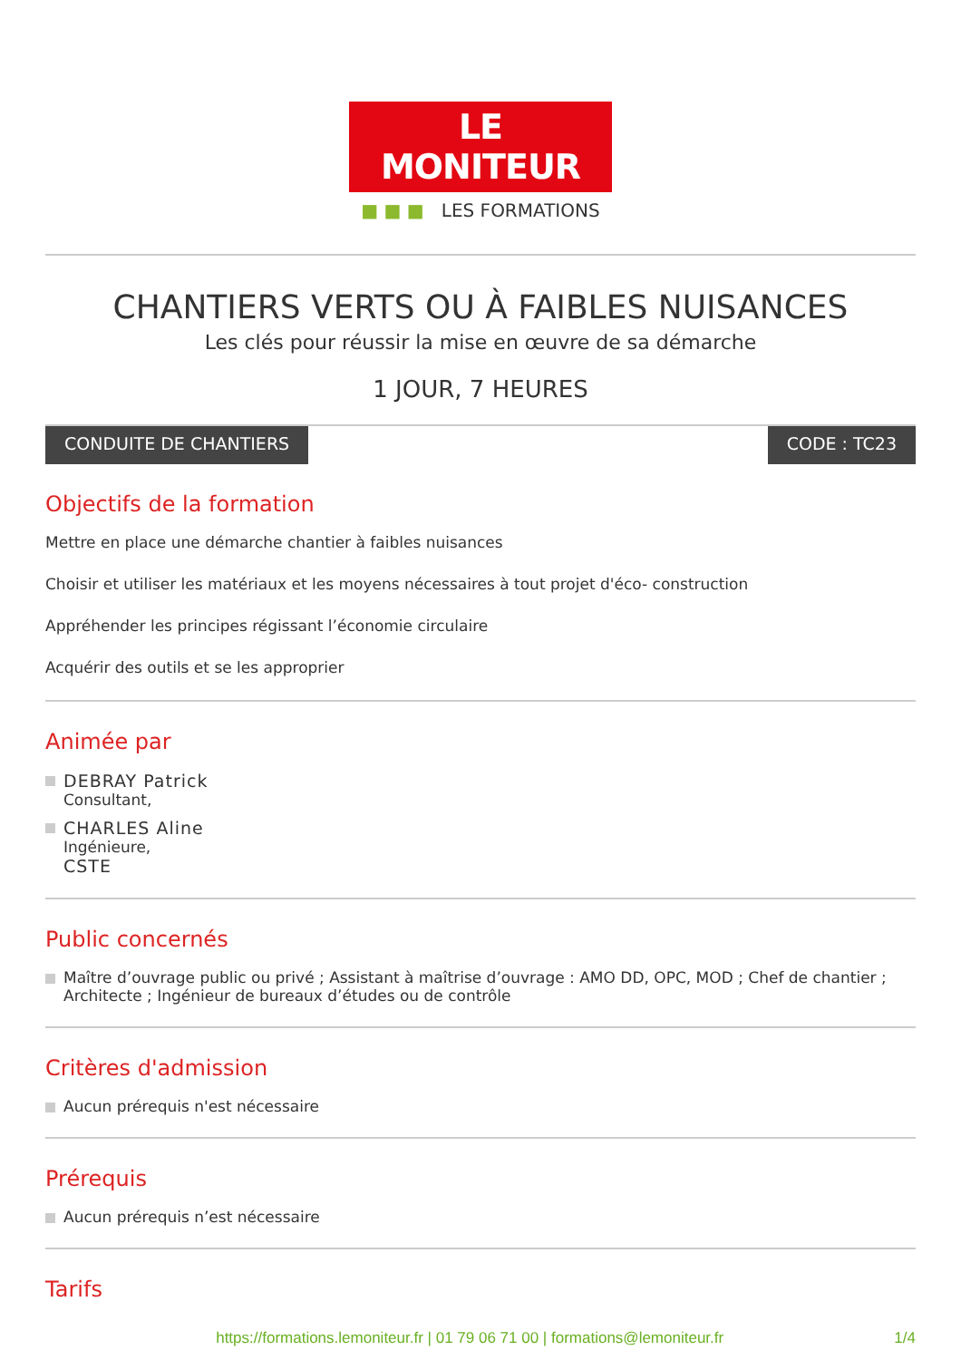LE MONITEUR
■ ■ ■ LES FORMATIONS
CHANTIERS VERTS OU À FAIBLES NUISANCES
Les clés pour réussir la mise en œuvre de sa démarche
1 JOUR, 7 HEURES
CONDUITE DE CHANTIERS CODE : TC23
Objectifs de la formation
Mettre en place une démarche chantier à faibles nuisances
Choisir et utiliser les matériaux et les moyens nécessaires à tout projet d'éco- construction
Appréhender les principes régissant l’économie circulaire
Acquérir des outils et se les approprier
Animée par
DEBRAY Patrick
Consultant,
CHARLES Aline
Ingénieure,
CSTE
Public concernés
Maître d’ouvrage public ou privé ; Assistant à maîtrise d’ouvrage : AMO DD, OPC, MOD ; Chef de chantier ; Architecte ; Ingénieur de bureaux d’études ou de contrôle
Critères d'admission
Aucun prérequis n'est nécessaire
Prérequis
Aucun prérequis n’est nécessaire
Tarifs
https://formations.lemoniteur.fr | 01 79 06 71 00 | formations@lemoniteur.fr 1/4